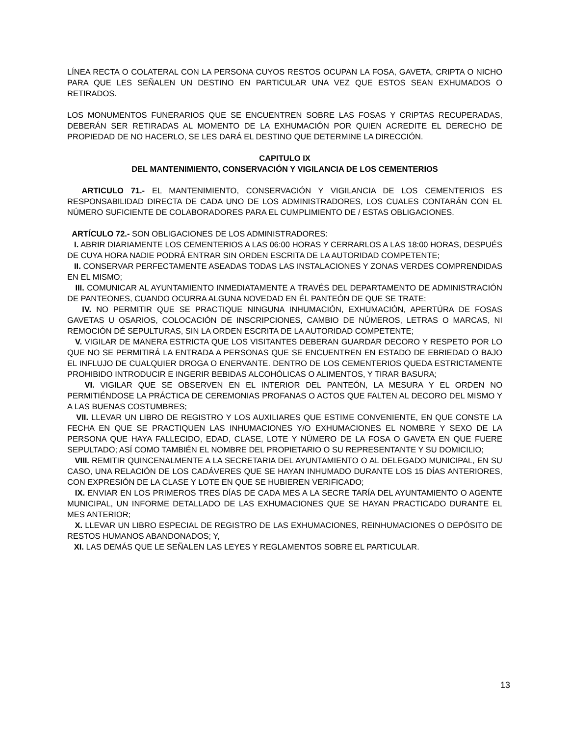LÍNEA RECTA O COLATERAL CON LA PERSONA CUYOS RESTOS OCUPAN LA FOSA, GAVETA, CRIPTA O NICHO PARA QUE LES SEÑALEN UN DESTINO EN PARTICULAR UNA VEZ QUE ESTOS SEAN EXHUMADOS O RETIRADOS.
LOS MONUMENTOS FUNERARIOS QUE SE ENCUENTREN SOBRE LAS FOSAS Y CRIPTAS RECUPERADAS, DEBERÁN SER RETIRADAS AL MOMENTO DE LA EXHUMACIÓN POR QUIEN ACREDITE EL DERECHO DE PROPIEDAD DE NO HACERLO, SE LES DARÁ EL DESTINO QUE DETERMINE LA DIRECCIÓN.
CAPITULO IX
DEL MANTENIMIENTO, CONSERVACIÓN Y VIGILANCIA DE LOS CEMENTERIOS
ARTICULO 71.- EL MANTENIMIENTO, CONSERVACIÓN Y VIGILANCIA DE LOS CEMENTERIOS ES RESPONSABILIDAD DIRECTA DE CADA UNO DE LOS ADMINISTRADORES, LOS CUALES CONTARÁN CON EL NÚMERO SUFICIENTE DE COLABORADORES PARA EL CUMPLIMIENTO DE / ESTAS OBLIGACIONES.
ARTÍCULO 72.- SON OBLIGACIONES DE LOS ADMINISTRADORES:
I. ABRIR DIARIAMENTE LOS CEMENTERIOS A LAS 06:00 HORAS Y CERRARLOS A LAS 18:00 HORAS, DESPUÉS DE CUYA HORA NADIE PODRÁ ENTRAR SIN ORDEN ESCRITA DE LA AUTORIDAD COMPETENTE;
II. CONSERVAR PERFECTAMENTE ASEADAS TODAS LAS INSTALACIONES Y ZONAS VERDES COMPRENDIDAS EN EL MISMO;
III. COMUNICAR AL AYUNTAMIENTO INMEDIATAMENTE A TRAVÉS DEL DEPARTAMENTO DE ADMINISTRACIÓN DE PANTEONES, CUANDO OCURRA ALGUNA NOVEDAD EN ÉL PANTEÓN DE QUE SE TRATE;
IV. NO PERMITIR QUE SE PRACTIQUE NINGUNA INHUMACIÓN, EXHUMACIÓN, APERTÚRA DE FOSAS GAVETAS U OSARIOS, COLOCACIÓN DE INSCRIPCIONES, CAMBIO DE NÚMEROS, LETRAS O MARCAS, NI REMOCIÓN DÉ SEPULTURAS, SIN LA ORDEN ESCRITA DE LA AUTORIDAD COMPETENTE;
V. VIGILAR DE MANERA ESTRICTA QUE LOS VISITANTES DEBERAN GUARDAR DECORO Y RESPETO POR LO QUE NO SE PERMITIRÁ LA ENTRADA A PERSONAS QUE SE ENCUENTREN EN ESTADO DE EBRIEDAD O BAJO EL INFLUJO DE CUALQUIER DROGA O ENERVANTE. DENTRO DE LOS CEMENTERIOS QUEDA ESTRICTAMENTE PROHIBIDO INTRODUCIR E INGERIR BEBIDAS ALCOHÓLICAS O ALIMENTOS, Y TIRAR BASURA;
VI. VIGILAR QUE SE OBSERVEN EN EL INTERIOR DEL PANTEÓN, LA MESURA Y EL ORDEN NO PERMITIÉNDOSE LA PRÁCTICA DE CEREMONIAS PROFANAS O ACTOS QUE FALTEN AL DECORO DEL MISMO Y A LAS BUENAS COSTUMBRES;
VII. LLEVAR UN LIBRO DE REGISTRO Y LOS AUXILIARES QUE ESTIME CONVENIENTE, EN QUE CONSTE LA FECHA EN QUE SE PRACTIQUEN LAS INHUMACIONES Y/O EXHUMACIONES EL NOMBRE Y SEXO DE LA PERSONA QUE HAYA FALLECIDO, EDAD, CLASE, LOTE Y NÚMERO DE LA FOSA O GAVETA EN QUE FUERE SEPULTADO; ASÍ COMO TAMBIÉN EL NOMBRE DEL PROPIETARIO O SU REPRESENTANTE Y SU DOMICILIO;
VIII. REMITIR QUINCENALMENTE A LA SECRETARIA DEL AYUNTAMIENTO O AL DELEGADO MUNICIPAL, EN SU CASO, UNA RELACIÓN DE LOS CADÁVERES QUE SE HAYAN INHUMADO DURANTE LOS 15 DÍAS ANTERIORES, CON EXPRESIÓN DE LA CLASE Y LOTE EN QUE SE HUBIEREN VERIFICADO;
IX. ENVIAR EN LOS PRIMEROS TRES DÍAS DE CADA MES A LA SECRE TARÍA DEL AYUNTAMIENTO O AGENTE MUNICIPAL, UN INFORME DETALLADO DE LAS EXHUMACIONES QUE SE HAYAN PRACTICADO DURANTE EL MES ANTERIOR;
X. LLEVAR UN LIBRO ESPECIAL DE REGISTRO DE LAS EXHUMACIONES, REINHUMACIONES O DEPÓSITO DE RESTOS HUMANOS ABANDONADOS; Y,
XI. LAS DEMÁS QUE LE SEÑALEN LAS LEYES Y REGLAMENTOS SOBRE EL PARTICULAR.
13